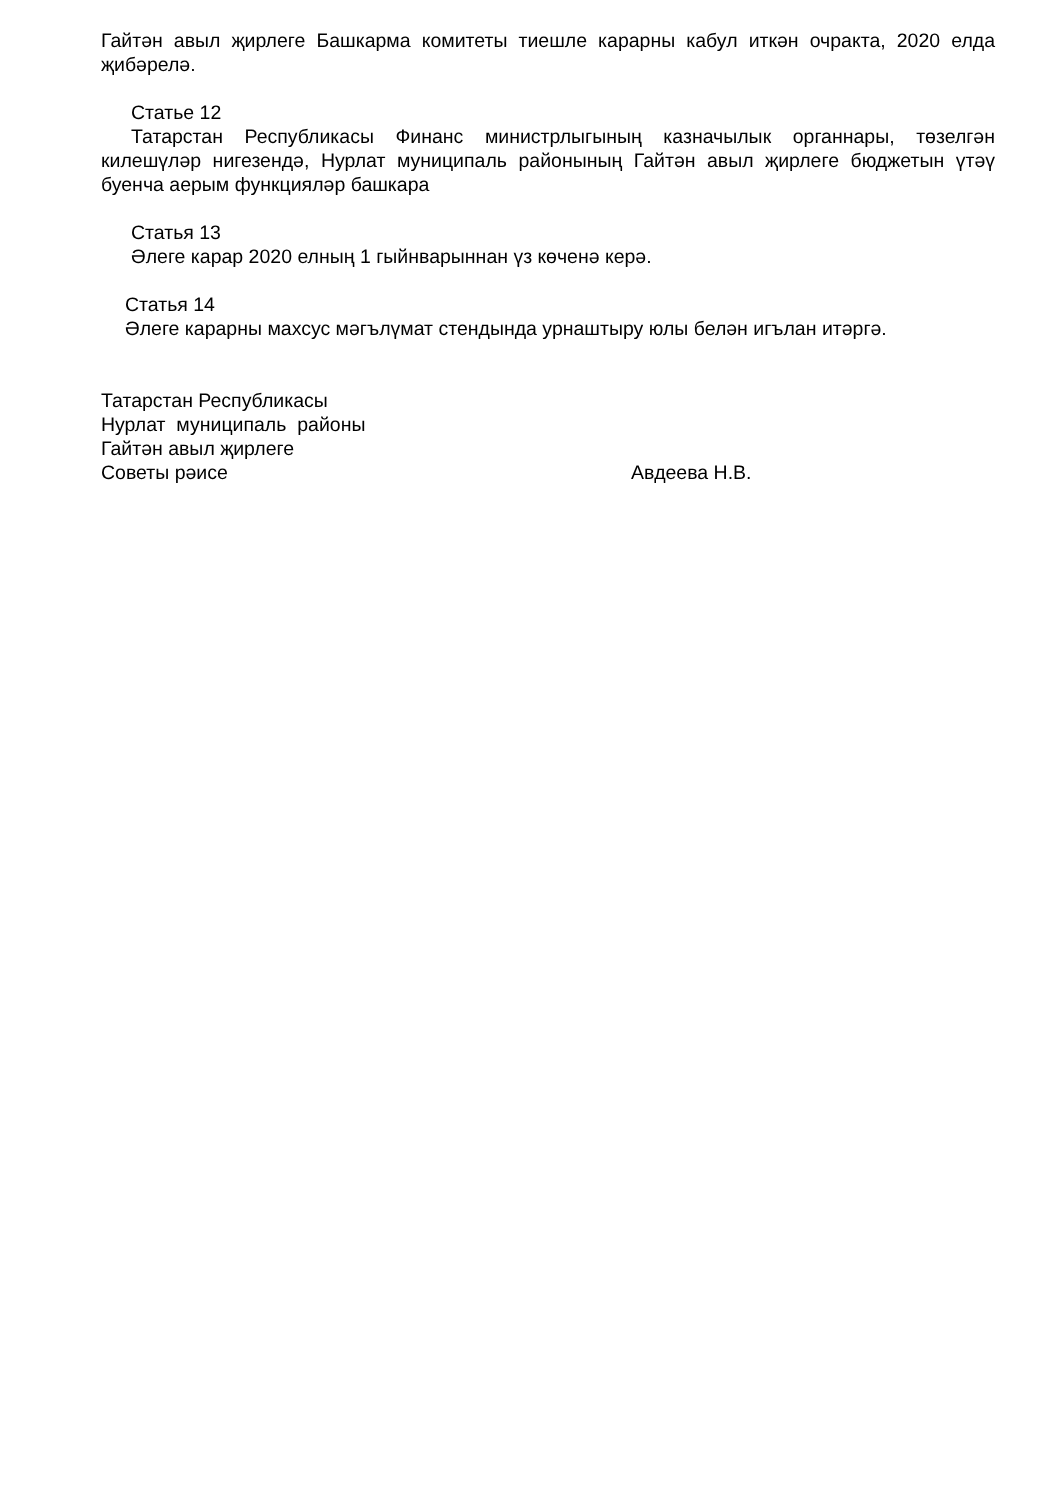Гайтән авыл җирлеге Башкарма комитеты тиешле карарны кабул иткән очракта, 2020 елда җибәрелә.
Статье 12
Татарстан Республикасы Финанс министрлыгының казначылык органнары, төзелгән килешүләр нигезендә, Нурлат муниципаль районының Гайтән авыл җирлеге бюджетын үтәү буенча аерым функцияләр башкара
Статья 13
Әлеге карар 2020 елның 1 гыйнварыннан үз көченә керә.
Статья 14
Әлеге карарны махсус мәгълүмат стендында урнаштыру юлы белән игълан итәргә.
Татарстан Республикасы
Нурлат муниципаль районы
Гайтән авыл җирлеге
Советы рәисе Авдеева Н.В.